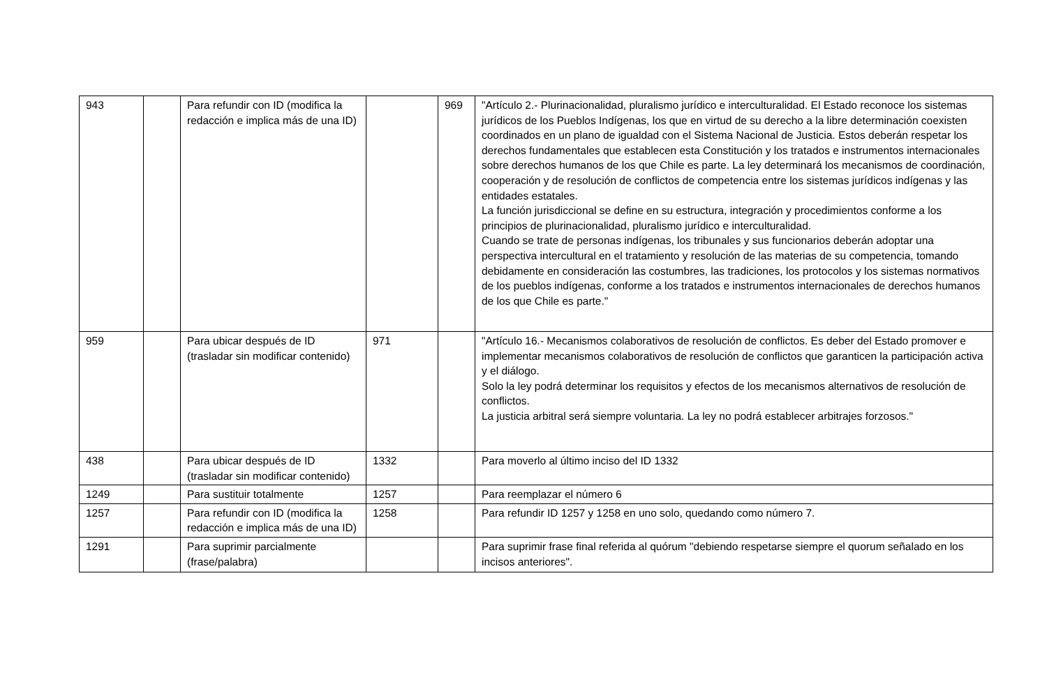| 943 | | Para refundir con ID (modifica la redacción e implica más de una ID) | | 969 | "Artículo 2.- Plurinacionalidad, pluralismo jurídico e interculturalidad. El Estado reconoce los sistemas jurídicos de los Pueblos Indígenas, los que en virtud de su derecho a la libre determinación coexisten coordinados en un plano de igualdad con el Sistema Nacional de Justicia. Estos deberán respetar los derechos fundamentales que establecen esta Constitución y los tratados e instrumentos internacionales sobre derechos humanos de los que Chile es parte. La ley determinará los mecanismos de coordinación, cooperación y de resolución de conflictos de competencia entre los sistemas jurídicos indígenas y las entidades estatales. La función jurisdiccional se define en su estructura, integración y procedimientos conforme a los principios de plurinacionalidad, pluralismo jurídico e interculturalidad. Cuando se trate de personas indígenas, los tribunales y sus funcionarios deberán adoptar una perspectiva intercultural en el tratamiento y resolución de las materias de su competencia, tomando debidamente en consideración las costumbres, las tradiciones, los protocolos y los sistemas normativos de los pueblos indígenas, conforme a los tratados e instrumentos internacionales de derechos humanos de los que Chile es parte." |
| 959 | | Para ubicar después de ID (trasladar sin modificar contenido) | 971 | | "Artículo 16.- Mecanismos colaborativos de resolución de conflictos. Es deber del Estado promover e implementar mecanismos colaborativos de resolución de conflictos que garanticen la participación activa y el diálogo. Solo la ley podrá determinar los requisitos y efectos de los mecanismos alternativos de resolución de conflictos. La justicia arbitral será siempre voluntaria. La ley no podrá establecer arbitrajes forzosos." |
| 438 | | Para ubicar después de ID (trasladar sin modificar contenido) | 1332 | | Para moverlo al último inciso del ID 1332 |
| 1249 | | Para sustituir totalmente | 1257 | | Para reemplazar el número 6 |
| 1257 | | Para refundir con ID (modifica la redacción e implica más de una ID) | 1258 | | Para refundir ID 1257 y 1258 en uno solo, quedando como número 7. |
| 1291 | | Para suprimir parcialmente (frase/palabra) | | | Para suprimir frase final referida al quórum "debiendo respetarse siempre el quorum señalado en los incisos anteriores". |